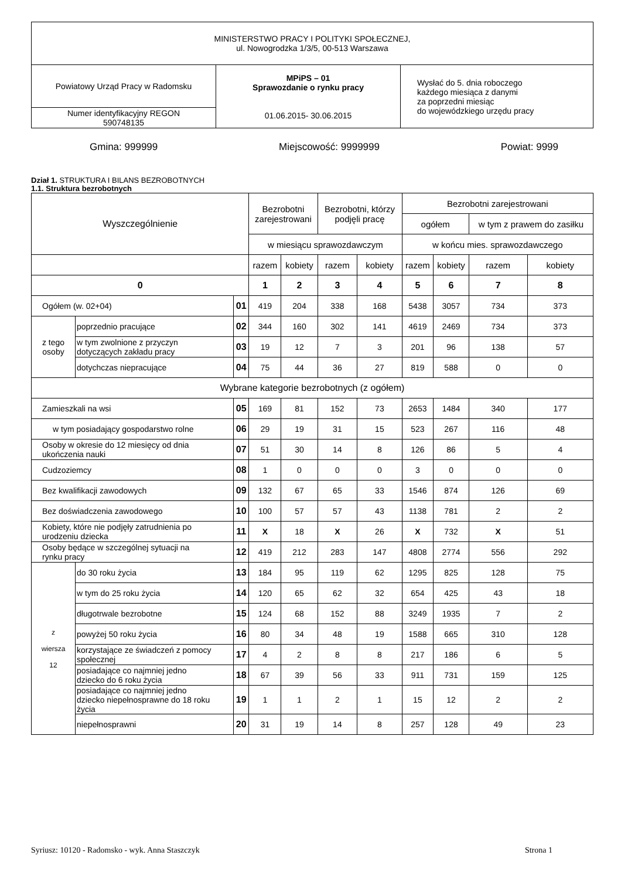| MINISTERSTWO PRACY I POLITYKI SPOŁECZNEJ, ul. Nowogrodzka 1/3/5, 00-513 Warszawa | | |
| Powiatowy Urząd Pracy w Radomsku | MPiPS – 01 Sprawozdanie o rynku pracy 01.06.2015- 30.06.2015 | Wysłać do 5. dnia roboczego każdego miesiąca z danymi za poprzedni miesiąc do wojewódzkiego urzędu pracy |
| Numer identyfikacyjny REGON 590748135 | | |
Gmina: 999999 Miejscowość: 9999999 Powiat: 9999
Dział 1. STRUKTURA I BILANS BEZROBOTNYCH
1.1. Struktura bezrobotnych
| Wyszczególnienie | | | Bezrobotni zarejestrowani | | Bezrobotni, którzy podjęli pracę | | Bezrobotni zarejestrowani | | | |
| | | | | | | | ogółem | | w tym z prawem do zasiłku | |
| | | | w miesiącu sprawozdawczym | | | | w końcu mies. sprawozdawczego | | | |
| | | | razem | kobiety | razem | kobiety | razem | kobiety | razem | kobiety |
| 0 | | | 1 | 2 | 3 | 4 | 5 | 6 | 7 | 8 |
| Ogółem (w. 02+04) | | 01 | 419 | 204 | 338 | 168 | 5438 | 3057 | 734 | 373 |
| z tego osoby | poprzednio pracujące | 02 | 344 | 160 | 302 | 141 | 4619 | 2469 | 734 | 373 |
| | w tym zwolnione z przyczyn dotyczących zakładu pracy | 03 | 19 | 12 | 7 | 3 | 201 | 96 | 138 | 57 |
| | dotychczas niepracujące | 04 | 75 | 44 | 36 | 27 | 819 | 588 | 0 | 0 |
| Wybrane kategorie bezrobotnych (z ogółem) | | | | | | | | | | |
| Zamieszkali na wsi | | 05 | 169 | 81 | 152 | 73 | 2653 | 1484 | 340 | 177 |
| w tym posiadający gospodarstwo rolne | | 06 | 29 | 19 | 31 | 15 | 523 | 267 | 116 | 48 |
| Osoby w okresie do 12 miesięcy od dnia ukończenia nauki | | 07 | 51 | 30 | 14 | 8 | 126 | 86 | 5 | 4 |
| Cudzoziemcy | | 08 | 1 | 0 | 0 | 0 | 3 | 0 | 0 | 0 |
| Bez kwalifikacji zawodowych | | 09 | 132 | 67 | 65 | 33 | 1546 | 874 | 126 | 69 |
| Bez doświadczenia zawodowego | | 10 | 100 | 57 | 57 | 43 | 1138 | 781 | 2 | 2 |
| Kobiety, które nie podjęły zatrudnienia po urodzeniu dziecka | | 11 | X | 18 | X | 26 | X | 732 | X | 51 |
| Osoby będące w szczególnej sytuacji na rynku pracy | | 12 | 419 | 212 | 283 | 147 | 4808 | 2774 | 556 | 292 |
| z wiersza 12 | do 30 roku życia | 13 | 184 | 95 | 119 | 62 | 1295 | 825 | 128 | 75 |
| | w tym do 25 roku życia | 14 | 120 | 65 | 62 | 32 | 654 | 425 | 43 | 18 |
| | długotrwale bezrobotne | 15 | 124 | 68 | 152 | 88 | 3249 | 1935 | 7 | 2 |
| | powyżej 50 roku życia | 16 | 80 | 34 | 48 | 19 | 1588 | 665 | 310 | 128 |
| | korzystające ze świadczeń z pomocy społecznej | 17 | 4 | 2 | 8 | 8 | 217 | 186 | 6 | 5 |
| | posiadające co najmniej jedno dziecko do 6 roku życia | 18 | 67 | 39 | 56 | 33 | 911 | 731 | 159 | 125 |
| | posiadające co najmniej jedno dziecko niepełnosprawne do 18 roku życia | 19 | 1 | 1 | 2 | 1 | 15 | 12 | 2 | 2 |
| | niepełnosprawni | 20 | 31 | 19 | 14 | 8 | 257 | 128 | 49 | 23 |
Syriusz: 10120 - Radomsko - wyk. Anna Staszczyk Strona 1